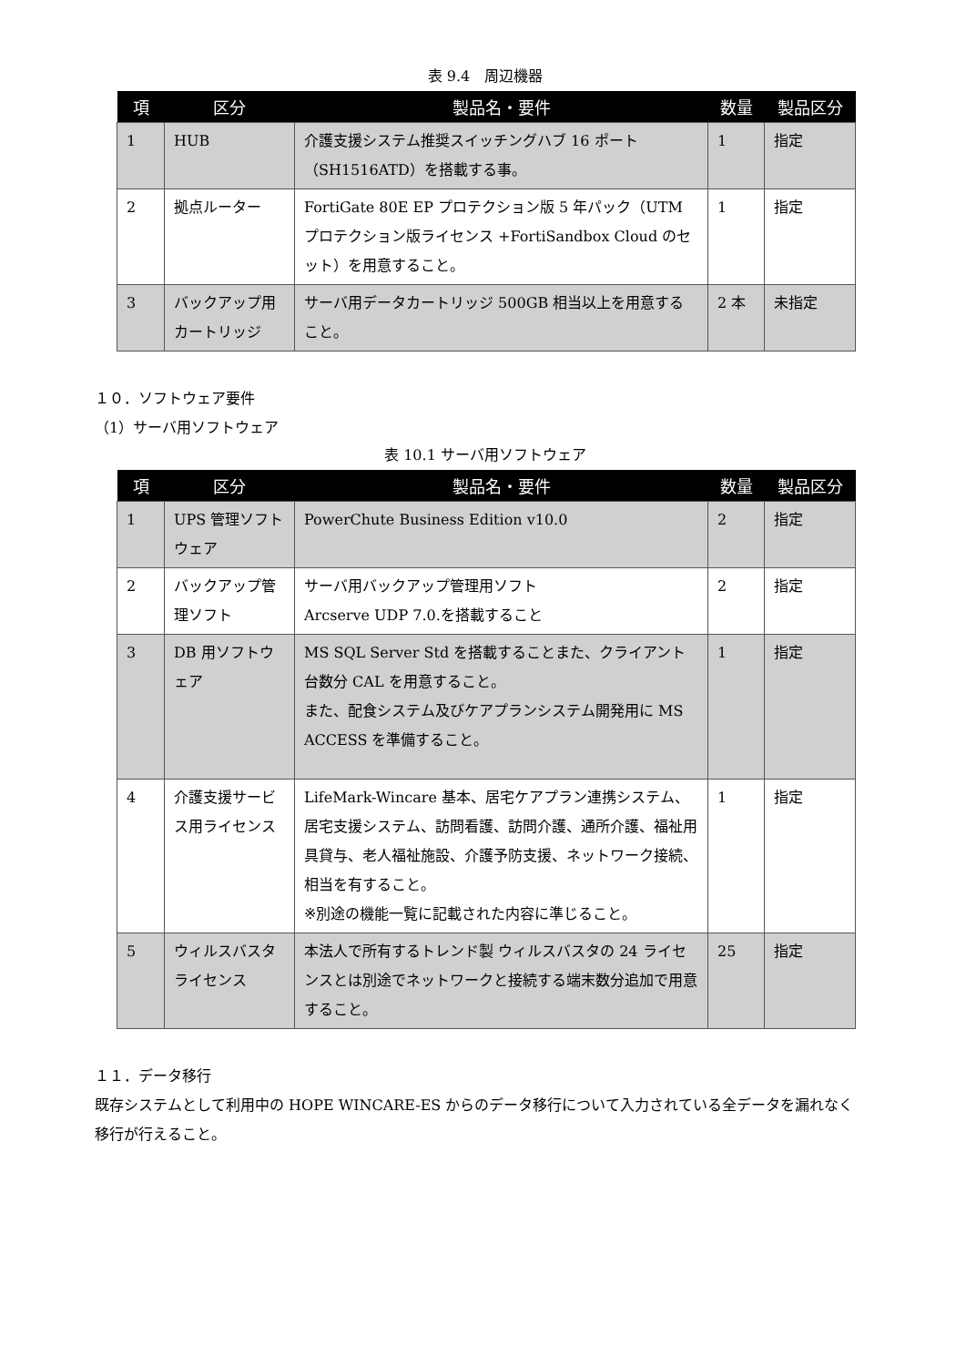表 9.4　周辺機器
| 項 | 区分 | 製品名・要件 | 数量 | 製品区分 |
| --- | --- | --- | --- | --- |
| 1 | HUB | 介護支援システム推奨スイッチングハブ 16 ポート（SH1516ATD）を搭載する事。 | 1 | 指定 |
| 2 | 拠点ルーター | FortiGate 80E EP プロテクション版 5 年パック（UTM プロテクション版ライセンス +FortiSandbox Cloud のセット）を用意すること。 | 1 | 指定 |
| 3 | バックアップ用カートリッジ | サーバ用データカートリッジ 500GB 相当以上を用意すること。 | 2 本 | 未指定 |
１０．ソフトウェア要件
（1）サーバ用ソフトウェア
表 10.1 サーバ用ソフトウェア
| 項 | 区分 | 製品名・要件 | 数量 | 製品区分 |
| --- | --- | --- | --- | --- |
| 1 | UPS 管理ソフトウェア | PowerChute Business Edition v10.0 | 2 | 指定 |
| 2 | バックアップ管理ソフト | サーバ用バックアップ管理用ソフト Arcserve UDP 7.0.を搭載すること | 2 | 指定 |
| 3 | DB 用ソフトウェア | MS SQL Server Std を搭載することまた、クライアント台数分 CAL を用意すること。 また、配食システム及びケアプランシステム開発用に MS ACCESS を準備すること。 | 1 | 指定 |
| 4 | 介護支援サービス用ライセンス | LifeMark-Wincare 基本、居宅ケアプラン連携システム、居宅支援システム、訪問看護、訪問介護、通所介護、福祉用具貸与、老人福祉施設、介護予防支援、ネットワーク接続、相当を有すること。 ※別途の機能一覧に記載された内容に準じること。 | 1 | 指定 |
| 5 | ウィルスバスタライセンス | 本法人で所有するトレンド製 ウィルスバスタの 24 ライセンスとは別途でネットワークと接続する端末数分追加で用意すること。 | 25 | 指定 |
１１．データ移行
既存システムとして利用中の HOPE WINCARE-ES からのデータ移行について入力されている全データを漏れなく移行が行えること。